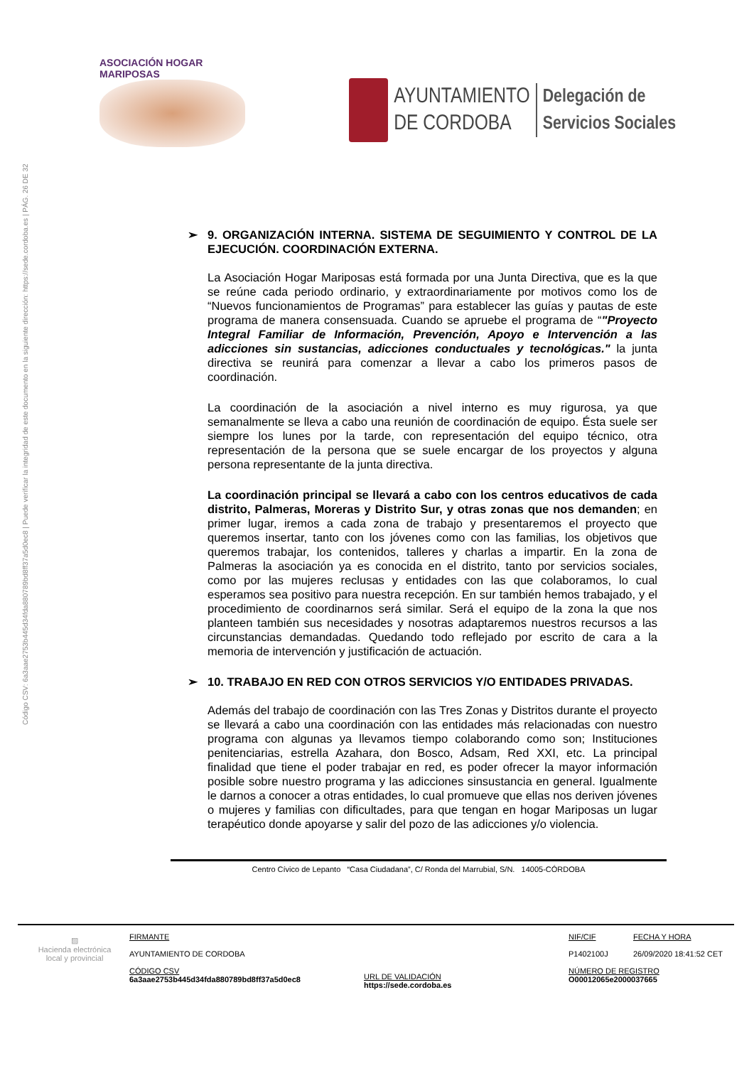ASOCIACIÓN HOGAR MARIPOSAS
AYUNTAMIENTO
DE CORDOBA
Delegación de
Servicios Sociales
Código CSV: 6a3aae2753b445d34fda880789bd8ff37a5d0ec8 | Puede verificar la integridad de este documento en la siguiente dirección: https://sede.cordoba.es | PÁG. 26 DE 32
➢ 9. ORGANIZACIÓN INTERNA. SISTEMA DE SEGUIMIENTO Y CONTROL DE LA EJECUCIÓN. COORDINACIÓN EXTERNA.
La Asociación Hogar Mariposas está formada por una Junta Directiva, que es la que se reúne cada periodo ordinario, y extraordinariamente por motivos como los de “Nuevos funcionamientos de Programas” para establecer las guías y pautas de este programa de manera consensuada. Cuando se apruebe el programa de “"Proyecto Integral Familiar de Información, Prevención, Apoyo e Intervención a las adicciones sin sustancias, adicciones conductuales y tecnológicas." la junta directiva se reunirá para comenzar a llevar a cabo los primeros pasos de coordinación.
La coordinación de la asociación a nivel interno es muy rigurosa, ya que semanalmente se lleva a cabo una reunión de coordinación de equipo. Ésta suele ser siempre los lunes por la tarde, con representación del equipo técnico, otra representación de la persona que se suele encargar de los proyectos y alguna persona representante de la junta directiva.
La coordinación principal se llevará a cabo con los centros educativos de cada distrito, Palmeras, Moreras y Distrito Sur, y otras zonas que nos demanden; en primer lugar, iremos a cada zona de trabajo y presentaremos el proyecto que queremos insertar, tanto con los jóvenes como con las familias, los objetivos que queremos trabajar, los contenidos, talleres y charlas a impartir. En la zona de Palmeras la asociación ya es conocida en el distrito, tanto por servicios sociales, como por las mujeres reclusas y entidades con las que colaboramos, lo cual esperamos sea positivo para nuestra recepción. En sur también hemos trabajado, y el procedimiento de coordinarnos será similar. Será el equipo de la zona la que nos planteen también sus necesidades y nosotras adaptaremos nuestros recursos a las circunstancias demandadas. Quedando todo reflejado por escrito de cara a la memoria de intervención y justificación de actuación.
➢ 10. TRABAJO EN RED CON OTROS SERVICIOS Y/O ENTIDADES PRIVADAS.
Además del trabajo de coordinación con las Tres Zonas y Distritos durante el proyecto se llevará a cabo una coordinación con las entidades más relacionadas con nuestro programa con algunas ya llevamos tiempo colaborando como son; Instituciones penitenciarias, estrella Azahara, don Bosco, Adsam, Red XXI, etc. La principal finalidad que tiene el poder trabajar en red, es poder ofrecer la mayor información posible sobre nuestro programa y las adicciones sinsustancia en general. Igualmente le darnos a conocer a otras entidades, lo cual promueve que ellas nos deriven jóvenes o mujeres y familias con dificultades, para que tengan en hogar Mariposas un lugar terapéutico donde apoyarse y salir del pozo de las adicciones y/o violencia.
Centro Cívico de Lepanto “Casa Ciudadana”, C/ Ronda del Marrubial, S/N. 14005-CÓRDOBA
▨
Hacienda electrónica
local y provincial
FIRMANTE
AYUNTAMIENTO DE CORDOBA
CÓDIGO CSV
6a3aae2753b445d34fda880789bd8ff37a5d0ec8
URL DE VALIDACIÓN
https://sede.cordoba.es
NIF/CIF
P1402100J
NÚMERO DE REGISTRO
O00012065e2000037665
FECHA Y HORA
26/09/2020 18:41:52 CET